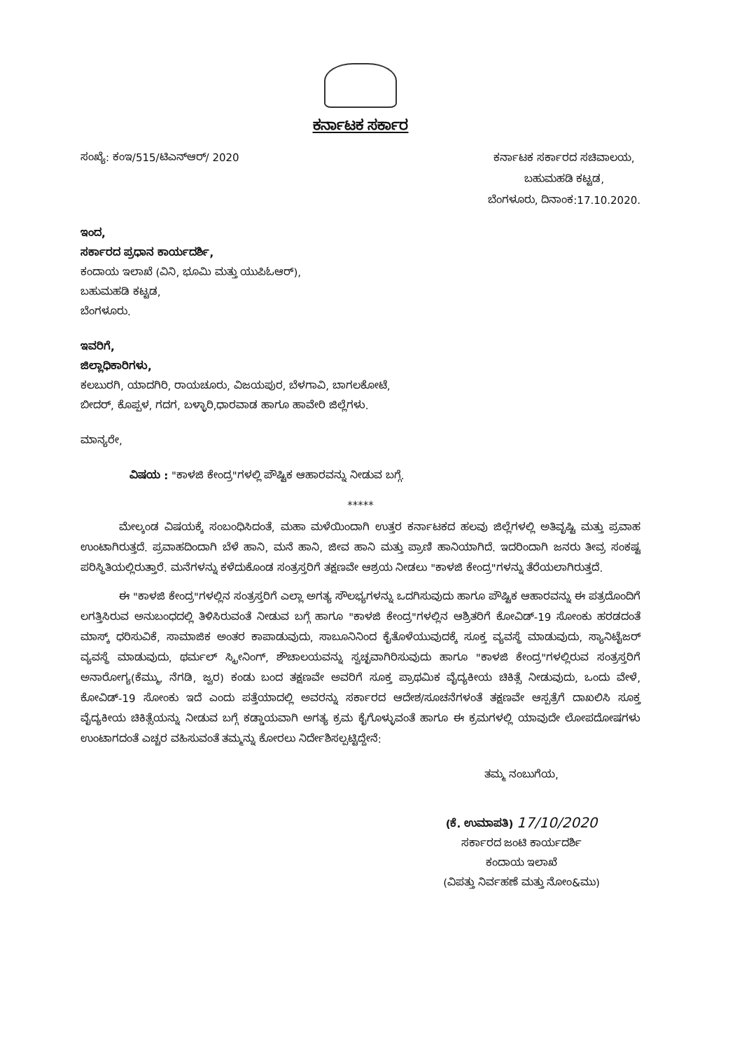ಕರ್ನಾಟಕ ಸರ್ಕಾರ
ಸಂಖ್ಯೆ: ಕಂಇ/515/ಟಿಎನ್‌ಆರ್/ 2020
ಕರ್ನಾಟಕ ಸರ್ಕಾರದ ಸಚಿವಾಲಯ,
ಬಹುಮಹಡಿ ಕಟ್ಟಡ,
ಬೆಂಗಳೂರು, ದಿನಾಂಕ:17.10.2020.
ಇಂದ,
ಸರ್ಕಾರದ ಪ್ರಧಾನ ಕಾರ್ಯದರ್ಶಿ,
ಕಂದಾಯ ಇಲಾಖೆ (ವಿನಿ, ಭೂಮಿ ಮತ್ತು ಯುಪಿಓಆರ್),
ಬಹುಮಹಡಿ ಕಟ್ಟಡ,
ಬೆಂಗಳೂರು.
ಇವರಿಗೆ,
ಜಿಲ್ಲಾಧಿಕಾರಿಗಳು,
ಕಲಬುರಗಿ, ಯಾದಗಿರಿ, ರಾಯಚೂರು, ವಿಜಯಪುರ, ಬೆಳಗಾವಿ, ಬಾಗಲಕೋಟೆ,
ಬೀದರ್, ಕೊಪ್ಪಳ, ಗದಗ, ಬಳ್ಳಾರಿ,ಧಾರವಾಡ ಹಾಗೂ ಹಾವೇರಿ ಜಿಲ್ಲೆಗಳು.
ಮಾನ್ಯರೇ,
ವಿಷಯ : "ಕಾಳಜಿ ಕೇಂದ್ರ"ಗಳಲ್ಲಿ ಪೌಷ್ಟಿಕ ಆಹಾರವನ್ನು ನೀಡುವ ಬಗ್ಗೆ.
*****
ಮೇಲ್ಕಂಡ ವಿಷಯಕ್ಕೆ ಸಂಬಂಧಿಸಿದಂತೆ, ಮಹಾ ಮಳೆಯಿಂದಾಗಿ ಉತ್ತರ ಕರ್ನಾಟಕದ ಹಲವು ಜಿಲ್ಲೆಗಳಲ್ಲಿ ಅತಿವೃಷ್ಟಿ ಮತ್ತು ಪ್ರವಾಹ ಉಂಟಾಗಿರುತ್ತದೆ. ಪ್ರವಾಹದಿಂದಾಗಿ ಬೆಳೆ ಹಾನಿ, ಮನೆ ಹಾನಿ, ಜೀವ ಹಾನಿ ಮತ್ತು ಪ್ರಾಣಿ ಹಾನಿಯಾಗಿದೆ. ಇದರಿಂದಾಗಿ ಜನರು ತೀವ್ರ ಸಂಕಷ್ಟ ಪರಿಸ್ಥಿತಿಯಲ್ಲಿರುತ್ತಾರೆ. ಮನೆಗಳನ್ನು ಕಳೆದುಕೊಂಡ ಸಂತ್ರಸ್ತರಿಗೆ ತಕ್ಷಣವೇ ಆಶ್ರಯ ನೀಡಲು "ಕಾಳಜಿ ಕೇಂದ್ರ"ಗಳನ್ನು ತೆರೆಯಲಾಗಿರುತ್ತದೆ.
ಈ "ಕಾಳಜಿ ಕೇಂದ್ರ"ಗಳಲ್ಲಿನ ಸಂತ್ರಸ್ತರಿಗೆ ಎಲ್ಲಾ ಅಗತ್ಯ ಸೌಲಭ್ಯಗಳನ್ನು ಒದಗಿಸುವುದು ಹಾಗೂ ಪೌಷ್ಟಿಕ ಆಹಾರವನ್ನು ಈ ಪತ್ರದೊಂದಿಗೆ ಲಗತ್ತಿಸಿರುವ ಅನುಬಂಧದಲ್ಲಿ ತಿಳಿಸಿರುವಂತೆ ನೀಡುವ ಬಗ್ಗೆ ಹಾಗೂ "ಕಾಳಜಿ ಕೇಂದ್ರ"ಗಳಲ್ಲಿನ ಆಶ್ರಿತರಿಗೆ ಕೋವಿಡ್-19 ಸೋಂಕು ಹರಡದಂತೆ ಮಾಸ್ಕ್ ಧರಿಸುವಿಕೆ, ಸಾಮಾಜಿಕ ಅಂತರ ಕಾಪಾಡುವುದು, ಸಾಬೂನಿನಿಂದ ಕೈತೊಳೆಯುವುದಕ್ಕೆ ಸೂಕ್ತ ವ್ಯವಸ್ಥೆ ಮಾಡುವುದು, ಸ್ಯಾನಿಟೈಜರ್ ವ್ಯವಸ್ಥೆ ಮಾಡುವುದು, ಥರ್ಮಲ್ ಸ್ಕ್ರೀನಿಂಗ್, ಶೌಚಾಲಯವನ್ನು ಸ್ವಚ್ಛವಾಗಿರಿಸುವುದು ಹಾಗೂ "ಕಾಳಜಿ ಕೇಂದ್ರ"ಗಳಲ್ಲಿರುವ ಸಂತ್ರಸ್ತರಿಗೆ ಅನಾರೋಗ್ಯ(ಕೆಮ್ಮು, ನೆಗಡಿ, ಜ್ವರ) ಕಂಡು ಬಂದ ತಕ್ಷಣವೇ ಅವರಿಗೆ ಸೂಕ್ತ ಪ್ರಾಥಮಿಕ ವೈದ್ಯಕೀಯ ಚಿಕಿತ್ಸೆ ನೀಡುವುದು, ಒಂದು ವೇಳೆ, ಕೋವಿಡ್-19 ಸೋಂಕು ಇದೆ ಎಂದು ಪತ್ತೆಯಾದಲ್ಲಿ ಅವರನ್ನು ಸರ್ಕಾರದ ಆದೇಶ/ಸೂಚನೆಗಳಂತೆ ತಕ್ಷಣವೇ ಆಸ್ಪತ್ರೆಗೆ ದಾಖಲಿಸಿ ಸೂಕ್ತ ವೈದ್ಯಕೀಯ ಚಿಕಿತ್ಸೆಯನ್ನು ನೀಡುವ ಬಗ್ಗೆ ಕಡ್ಡಾಯವಾಗಿ ಅಗತ್ಯ ಕ್ರಮ ಕೈಗೊಳ್ಳುವಂತೆ ಹಾಗೂ ಈ ಕ್ರಮಗಳಲ್ಲಿ ಯಾವುದೇ ಲೋಪದೋಷಗಳು ಉಂಟಾಗದಂತೆ ಎಚ್ಚರ ವಹಿಸುವಂತೆ ತಮ್ಮನ್ನು ಕೋರಲು ನಿರ್ದೇಶಿಸಲ್ಪಟ್ಟಿದ್ದೇನೆ:
ತಮ್ಮ ನಂಬುಗೆಯ,
(ಕೆ. ಉಮಾಪತಿ) 17/10/2020
ಸರ್ಕಾರದ ಜಂಟಿ ಕಾರ್ಯದರ್ಶಿ
ಕಂದಾಯ ಇಲಾಖೆ
(ವಿಪತ್ತು ನಿರ್ವಹಣೆ ಮತ್ತು ನೋಂ&ಮು)